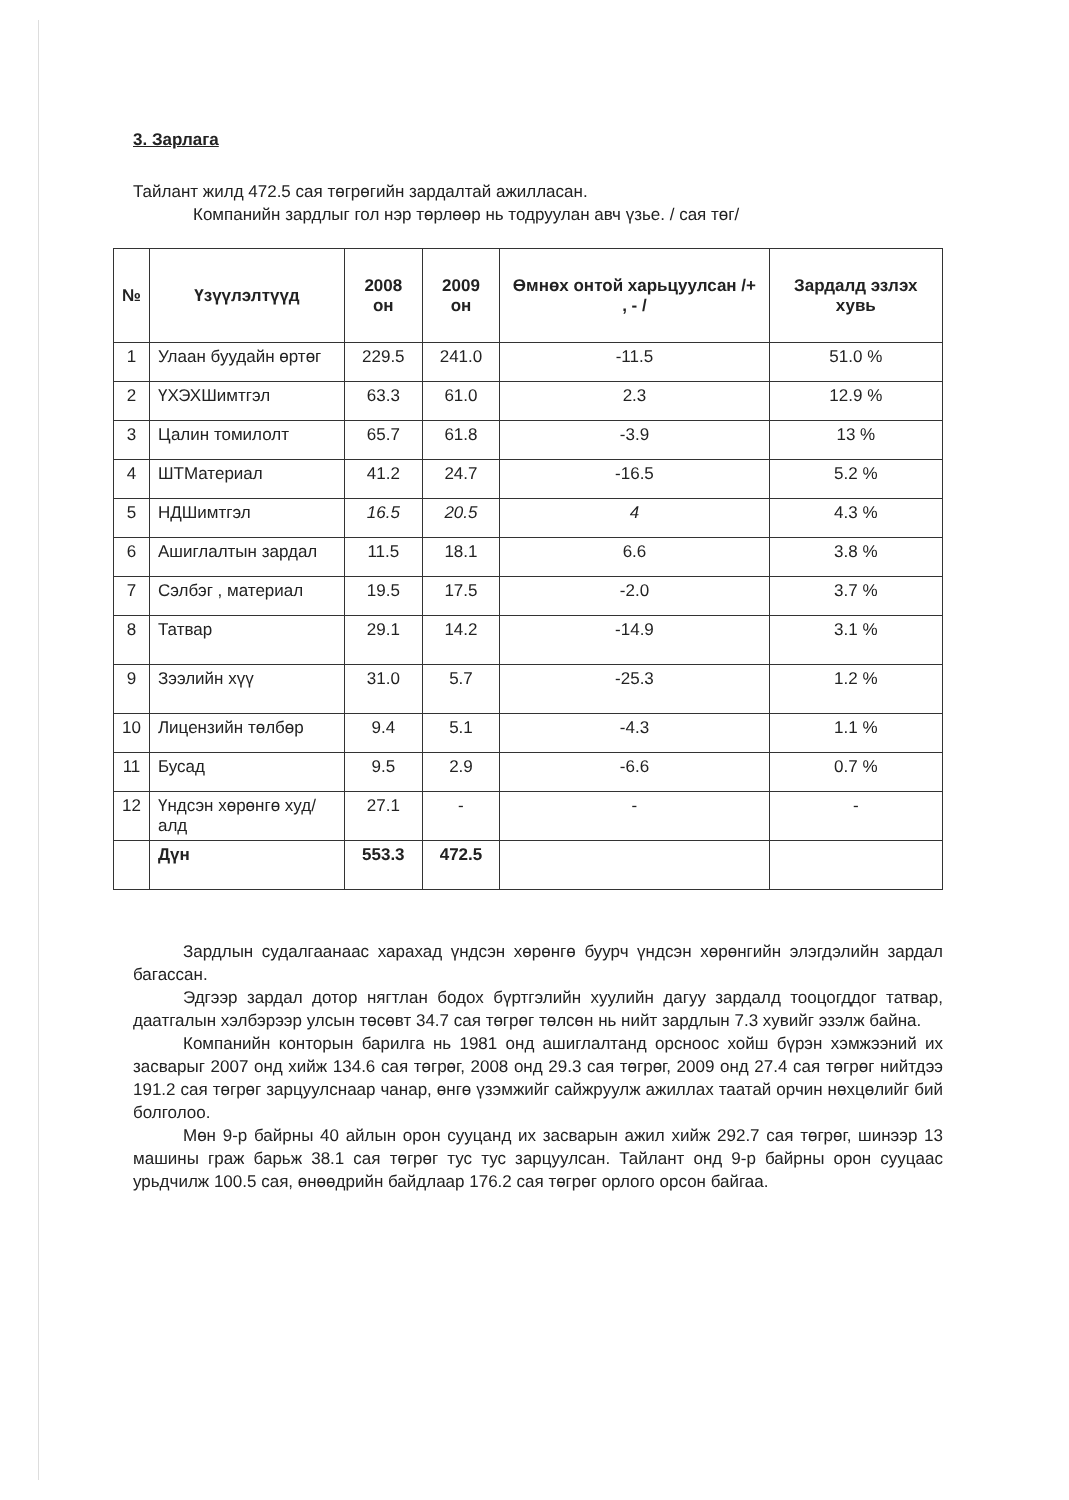3. Зарлага
Тайлант жилд 472.5 сая төгрөгийн зардалтай ажилласан.
Компанийн зардлыг гол нэр төрлөөр нь тодруулан авч үзье. / сая төг/
| № | Үзүүлэлтүүд | 2008 он | 2009 он | Өмнөх онтой харьцуулсан /+ , - / | Зардалд эзлэх хувь |
| --- | --- | --- | --- | --- | --- |
| 1 | Улаан буудайн өртөг | 229.5 | 241.0 | -11.5 | 51.0 % |
| 2 | ҮХЭХШимтгэл | 63.3 | 61.0 | 2.3 | 12.9 % |
| 3 | Цалин томилолт | 65.7 | 61.8 | -3.9 | 13 % |
| 4 | ШТМатериал | 41.2 | 24.7 | -16.5 | 5.2 % |
| 5 | НДШимтгэл | 16.5 | 20.5 | 4 | 4.3 % |
| 6 | Ашиглалтын зардал | 11.5 | 18.1 | 6.6 | 3.8 % |
| 7 | Сэлбэг , материал | 19.5 | 17.5 | -2.0 | 3.7 % |
| 8 | Татвар | 29.1 | 14.2 | -14.9 | 3.1 % |
| 9 | Зээлийн хүү | 31.0 | 5.7 | -25.3 | 1.2 % |
| 10 | Лицензийн төлбөр | 9.4 | 5.1 | -4.3 | 1.1 % |
| 11 | Бусад | 9.5 | 2.9 | -6.6 | 0.7 % |
| 12 | Үндсэн хөрөнгө худ/алд | 27.1 | - | - | - |
| | Дүн | 553.3 | 472.5 | | |
Зардлын судалгаанаас харахад үндсэн хөрөнгө буурч үндсэн хөрөнгийн элэгдэлийн зардал багассан.
Эдгээр зардал дотор нягтлан бодох бүртгэлийн хуулийн дагуу зардалд тооцогддог татвар, даатгалын хэлбэрээр улсын төсөвт 34.7 сая төгрөг төлсөн нь нийт зардлын 7.3 хувийг эзэлж байна.
Компанийн конторын барилга нь 1981 онд ашиглалтанд орсноос хойш бүрэн хэмжээний их засварыг 2007 онд хийж 134.6 сая төгрөг, 2008 онд 29.3 сая төгрөг, 2009 онд 27.4 сая төгрөг нийтдээ 191.2 сая төгрөг зарцуулснаар чанар, өнгө үзэмжийг сайжруулж ажиллах таатай орчин нөхцөлийг бий болголоо.
Мөн 9-р байрны 40 айлын орон сууцанд их засварын ажил хийж 292.7 сая төгрөг, шинээр 13 машины граж барьж 38.1 сая төгрөг тус тус зарцуулсан. Тайлант онд 9-р байрны орон сууцаас урьдчилж 100.5 сая, өнөөдрийн байдлаар 176.2 сая төгрөг орлого орсон байгаа.